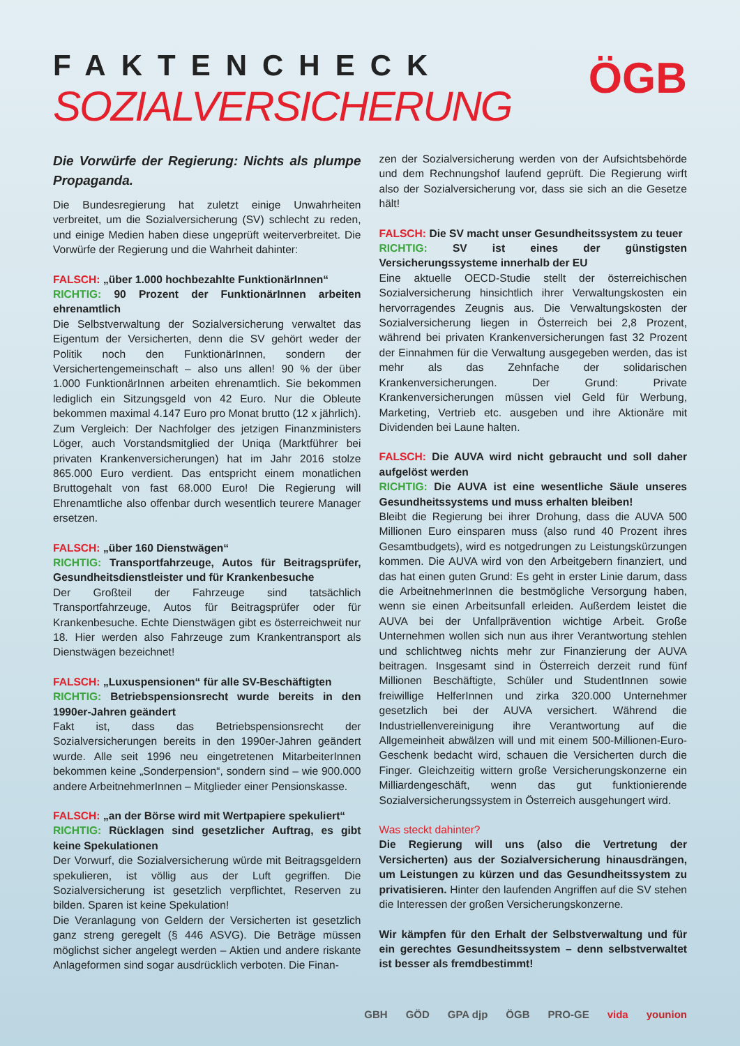FAKTENCHECK
SOZIALVERSICHERUNG
ÖGB
Die Vorwürfe der Regierung: Nichts als plumpe Propaganda.
Die Bundesregierung hat zuletzt einige Unwahrheiten verbreitet, um die Sozialversicherung (SV) schlecht zu reden, und einige Medien haben diese ungeprüft weiterverbreitet. Die Vorwürfe der Regierung und die Wahrheit dahinter:
FALSCH: „über 1.000 hochbezahlte FunktionärInnen“
RICHTIG: 90 Prozent der FunktionärInnen arbeiten ehrenamtlich
Die Selbstverwaltung der Sozialversicherung verwaltet das Eigentum der Versicherten, denn die SV gehört weder der Politik noch den FunktionärInnen, sondern der Versichertengemeinschaft – also uns allen! 90 % der über 1.000 FunktionärInnen arbeiten ehrenamtlich. Sie bekommen lediglich ein Sitzungsgeld von 42 Euro. Nur die Obleute bekommen maximal 4.147 Euro pro Monat brutto (12 x jährlich). Zum Vergleich: Der Nachfolger des jetzigen Finanzministers Löger, auch Vorstandsmitglied der Uniqa (Marktführer bei privaten Krankenversicherungen) hat im Jahr 2016 stolze 865.000 Euro verdient. Das entspricht einem monatlichen Bruttogehalt von fast 68.000 Euro! Die Regierung will Ehrenamtliche also offenbar durch wesentlich teurere Manager ersetzen.
FALSCH: „über 160 Dienstwägen“
RICHTIG: Transportfahrzeuge, Autos für Beitragsprüfer, Gesundheitsdienstleister und für Krankenbesuche
Der Großteil der Fahrzeuge sind tatsächlich Transportfahrzeuge, Autos für Beitragsprüfer oder für Krankenbesuche. Echte Dienstwägen gibt es österreichweit nur 18. Hier werden also Fahrzeuge zum Krankentransport als Dienstwägen bezeichnet!
FALSCH: „Luxuspensionen“ für alle SV-Beschäftigten
RICHTIG: Betriebspensionsrecht wurde bereits in den 1990er-Jahren geändert
Fakt ist, dass das Betriebspensionsrecht der Sozialversicherungen bereits in den 1990er-Jahren geändert wurde. Alle seit 1996 neu eingetretenen MitarbeiterInnen bekommen keine „Sonderpension“, sondern sind – wie 900.000 andere ArbeitnehmerInnen – Mitglieder einer Pensionskasse.
FALSCH: „an der Börse wird mit Wertpapiere spekuliert“
RICHTIG: Rücklagen sind gesetzlicher Auftrag, es gibt keine Spekulationen
Der Vorwurf, die Sozialversicherung würde mit Beitragsgeldern spekulieren, ist völlig aus der Luft gegriffen. Die Sozialversicherung ist gesetzlich verpflichtet, Reserven zu bilden. Sparen ist keine Spekulation!
Die Veranlagung von Geldern der Versicherten ist gesetzlich ganz streng geregelt (§ 446 ASVG). Die Beträge müssen möglichst sicher angelegt werden – Aktien und andere riskante Anlageformen sind sogar ausdrücklich verboten. Die Finan-
zen der Sozialversicherung werden von der Aufsichtsbehörde und dem Rechnungshof laufend geprüft. Die Regierung wirft also der Sozialversicherung vor, dass sie sich an die Gesetze hält!
FALSCH: Die SV macht unser Gesundheitssystem zu teuer
RICHTIG: SV ist eines der günstigsten Versicherungssysteme innerhalb der EU
Eine aktuelle OECD-Studie stellt der österreichischen Sozialversicherung hinsichtlich ihrer Verwaltungskosten ein hervorragendes Zeugnis aus. Die Verwaltungskosten der Sozialversicherung liegen in Österreich bei 2,8 Prozent, während bei privaten Krankenversicherungen fast 32 Prozent der Einnahmen für die Verwaltung ausgegeben werden, das ist mehr als das Zehnfache der solidarischen Krankenversicherungen. Der Grund: Private Krankenversicherungen müssen viel Geld für Werbung, Marketing, Vertrieb etc. ausgeben und ihre Aktionäre mit Dividenden bei Laune halten.
FALSCH: Die AUVA wird nicht gebraucht und soll daher aufgelöst werden
RICHTIG: Die AUVA ist eine wesentliche Säule unseres Gesundheitssystems und muss erhalten bleiben!
Bleibt die Regierung bei ihrer Drohung, dass die AUVA 500 Millionen Euro einsparen muss (also rund 40 Prozent ihres Gesamtbudgets), wird es notgedrungen zu Leistungskürzungen kommen. Die AUVA wird von den Arbeitgebern finanziert, und das hat einen guten Grund: Es geht in erster Linie darum, dass die ArbeitnehmerInnen die bestmögliche Versorgung haben, wenn sie einen Arbeitsunfall erleiden. Außerdem leistet die AUVA bei der Unfallprävention wichtige Arbeit. Große Unternehmen wollen sich nun aus ihrer Verantwortung stehlen und schlichtweg nichts mehr zur Finanzierung der AUVA beitragen. Insgesamt sind in Österreich derzeit rund fünf Millionen Beschäftigte, Schüler und StudentInnen sowie freiwillige HelferInnen und zirka 320.000 Unternehmer gesetzlich bei der AUVA versichert. Während die Industriellenvereinigung ihre Verantwortung auf die Allgemeinheit abwälzen will und mit einem 500-Millionen-Euro-Geschenk bedacht wird, schauen die Versicherten durch die Finger. Gleichzeitig wittern große Versicherungskonzerne ein Milliardengeschäft, wenn das gut funktionierende Sozialversicherungssystem in Österreich ausgehungert wird.
Was steckt dahinter?
Die Regierung will uns (also die Vertretung der Versicherten) aus der Sozialversicherung hinausdrängen, um Leistungen zu kürzen und das Gesundheitssystem zu privatisieren. Hinter den laufenden Angriffen auf die SV stehen die Interessen der großen Versicherungskonzerne.
Wir kämpfen für den Erhalt der Selbstverwaltung und für ein gerechtes Gesundheitssystem – denn selbstverwaltet ist besser als fremdbestimmt!
GBH GÖD GPA djp ÖGB PRO-GE vida younion